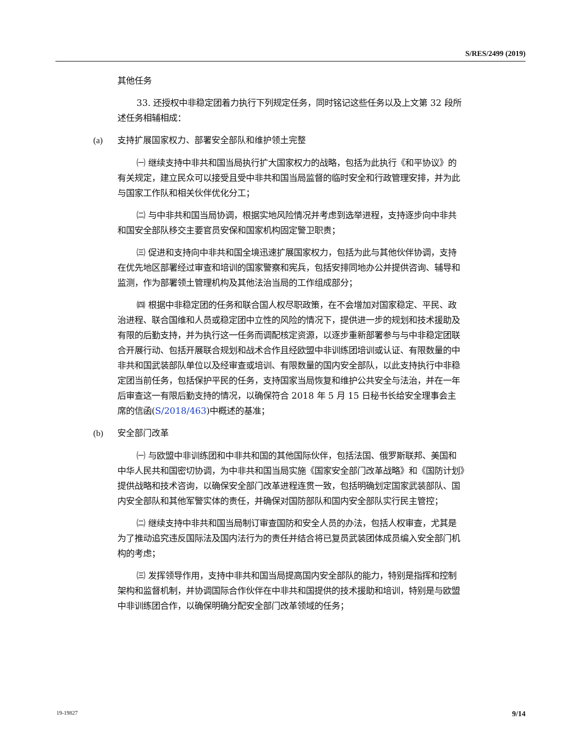S/RES/2499 (2019)
其他任务
33. 还授权中非稳定团着力执行下列规定任务，同时铭记这些任务以及上文第 32 段所述任务相辅相成：
(a) 支持扩展国家权力、部署安全部队和维护领土完整
㈠ 继续支持中非共和国当局执行扩大国家权力的战略，包括为此执行《和平协议》的有关规定，建立民众可以接受且受中非共和国当局监督的临时安全和行政管理安排，并为此与国家工作队和相关伙伴优化分工；
㈡ 与中非共和国当局协调，根据实地风险情况并考虑到选举进程，支持逐步向中非共和国安全部队移交主要官员安保和国家机构固定警卫职责；
㈢ 促进和支持向中非共和国全境迅速扩展国家权力，包括为此与其他伙伴协调，支持在优先地区部署经过审查和培训的国家警察和宪兵，包括安排同地办公并提供咨询、辅导和监测，作为部署领土管理机构及其他法治当局的工作组成部分；
㈣ 根据中非稳定团的任务和联合国人权尽职政策，在不会增加对国家稳定、平民、政治进程、联合国维和人员或稳定团中立性的风险的情况下，提供进一步的规划和技术援助及有限的后勤支持，并为执行这一任务而调配核定资源，以逐步重新部署参与与中非稳定团联合开展行动、包括开展联合规划和战术合作且经欧盟中非训练团培训或认证、有限数量的中非共和国武装部队单位以及经审查或培训、有限数量的国内安全部队，以此支持执行中非稳定团当前任务，包括保护平民的任务，支持国家当局恢复和维护公共安全与法治，并在一年后审查这一有限后勤支持的情况，以确保符合 2018 年 5 月 15 日秘书长给安全理事会主席的信函(S/2018/463)中概述的基准；
(b) 安全部门改革
㈠ 与欧盟中非训练团和中非共和国的其他国际伙伴，包括法国、俄罗斯联邦、美国和中华人民共和国密切协调，为中非共和国当局实施《国家安全部门改革战略》和《国防计划》提供战略和技术咨询，以确保安全部门改革进程连贯一致，包括明确划定国家武装部队、国内安全部队和其他军警实体的责任，并确保对国防部队和国内安全部队实行民主管控；
㈡ 继续支持中非共和国当局制订审查国防和安全人员的办法，包括人权审查，尤其是为了推动追究违反国际法及国内法行为的责任并结合将已复员武装团体成员编入安全部门机构的考虑；
㈢ 发挥领导作用，支持中非共和国当局提高国内安全部队的能力，特别是指挥和控制架构和监督机制，并协调国际合作伙伴在中非共和国提供的技术援助和培训，特别是与欧盟中非训练团合作，以确保明确分配安全部门改革领域的任务；
19-19827 9/14